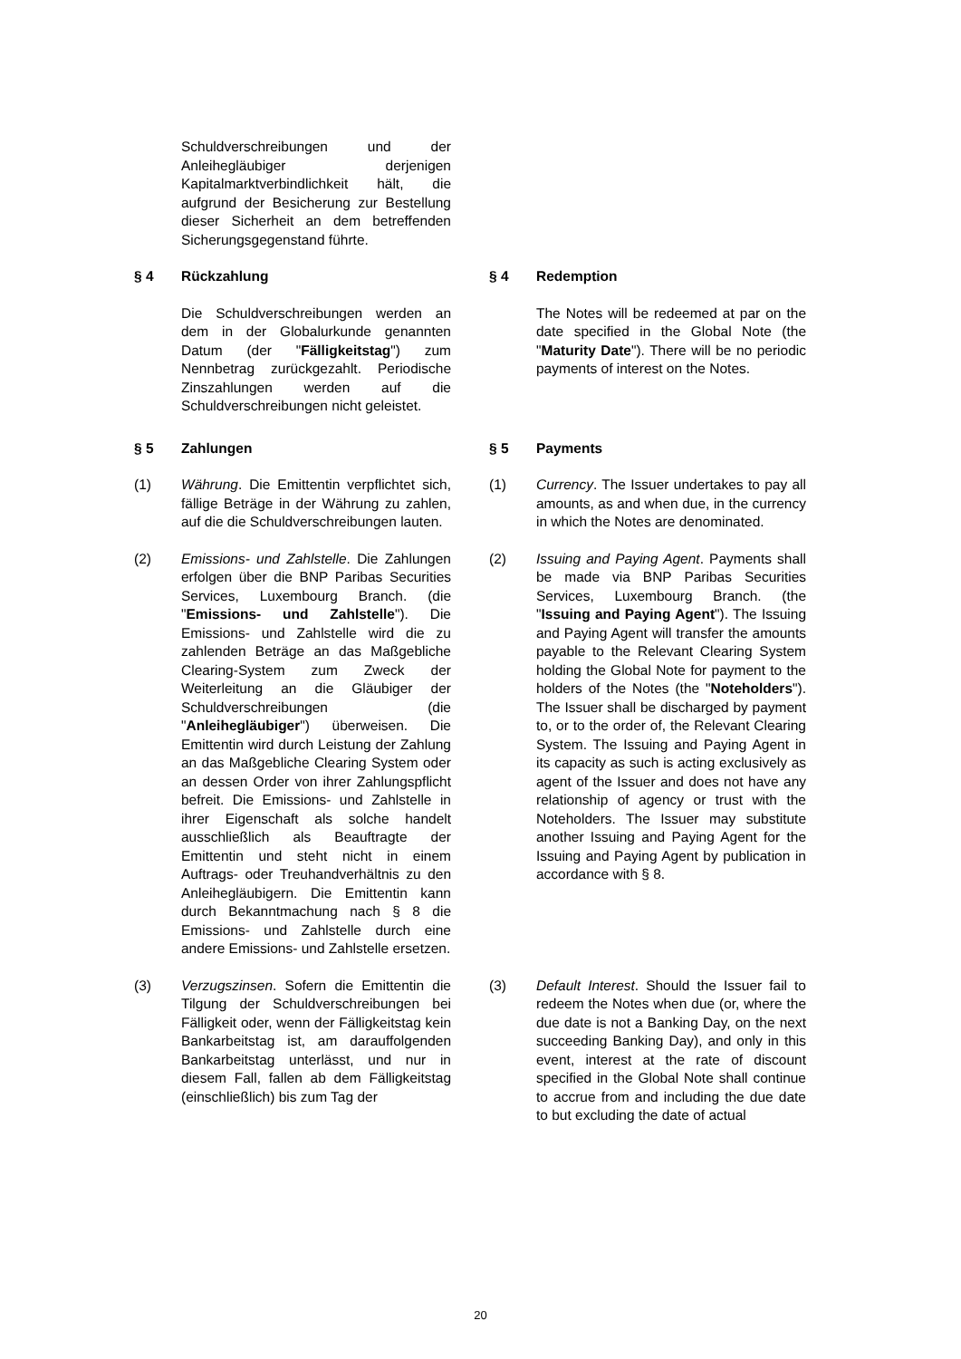Schuldverschreibungen und der Anleihegläubiger derjenigen Kapitalmarktverbindlichkeit hält, die aufgrund der Besicherung zur Bestellung dieser Sicherheit an dem betreffenden Sicherungsgegenstand führte.
§ 4 Rückzahlung § 4 Redemption
Die Schuldverschreibungen werden an dem in der Globalurkunde genannten Datum (der "Fälligkeitstag") zum Nennbetrag zurückgezahlt. Periodische Zinszahlungen werden auf die Schuldverschreibungen nicht geleistet.
The Notes will be redeemed at par on the date specified in the Global Note (the "Maturity Date"). There will be no periodic payments of interest on the Notes.
§ 5 Zahlungen § 5 Payments
(1) Währung. Die Emittentin verpflichtet sich, fällige Beträge in der Währung zu zahlen, auf die die Schuldverschreibungen lauten.
(1) Currency. The Issuer undertakes to pay all amounts, as and when due, in the currency in which the Notes are denominated.
(2) Emissions- und Zahlstelle. Die Zahlungen erfolgen über die BNP Paribas Securities Services, Luxembourg Branch. (die "Emissions- und Zahlstelle"). Die Emissions- und Zahlstelle wird die zu zahlenden Beträge an das Maßgebliche Clearing-System zum Zweck der Weiterleitung an die Gläubiger der Schuldverschreibungen (die "Anleihegläubiger") überweisen. Die Emittentin wird durch Leistung der Zahlung an das Maßgebliche Clearing System oder an dessen Order von ihrer Zahlungspflicht befreit. Die Emissions- und Zahlstelle in ihrer Eigenschaft als solche handelt ausschließlich als Beauftragte der Emittentin und steht nicht in einem Auftrags- oder Treuhandverhältnis zu den Anleihegläubigern. Die Emittentin kann durch Bekanntmachung nach § 8 die Emissions- und Zahlstelle durch eine andere Emissions- und Zahlstelle ersetzen.
(2) Issuing and Paying Agent. Payments shall be made via BNP Paribas Securities Services, Luxembourg Branch. (the "Issuing and Paying Agent"). The Issuing and Paying Agent will transfer the amounts payable to the Relevant Clearing System holding the Global Note for payment to the holders of the Notes (the "Noteholders"). The Issuer shall be discharged by payment to, or to the order of, the Relevant Clearing System. The Issuing and Paying Agent in its capacity as such is acting exclusively as agent of the Issuer and does not have any relationship of agency or trust with the Noteholders. The Issuer may substitute another Issuing and Paying Agent for the Issuing and Paying Agent by publication in accordance with § 8.
(3) Verzugszinsen. Sofern die Emittentin die Tilgung der Schuldverschreibungen bei Fälligkeit oder, wenn der Fälligkeitstag kein Bankarbeitstag ist, am darauffolgenden Bankarbeitstag unterlässt, und nur in diesem Fall, fallen ab dem Fälligkeitstag (einschließlich) bis zum Tag der
(3) Default Interest. Should the Issuer fail to redeem the Notes when due (or, where the due date is not a Banking Day, on the next succeeding Banking Day), and only in this event, interest at the rate of discount specified in the Global Note shall continue to accrue from and including the due date to but excluding the date of actual
20